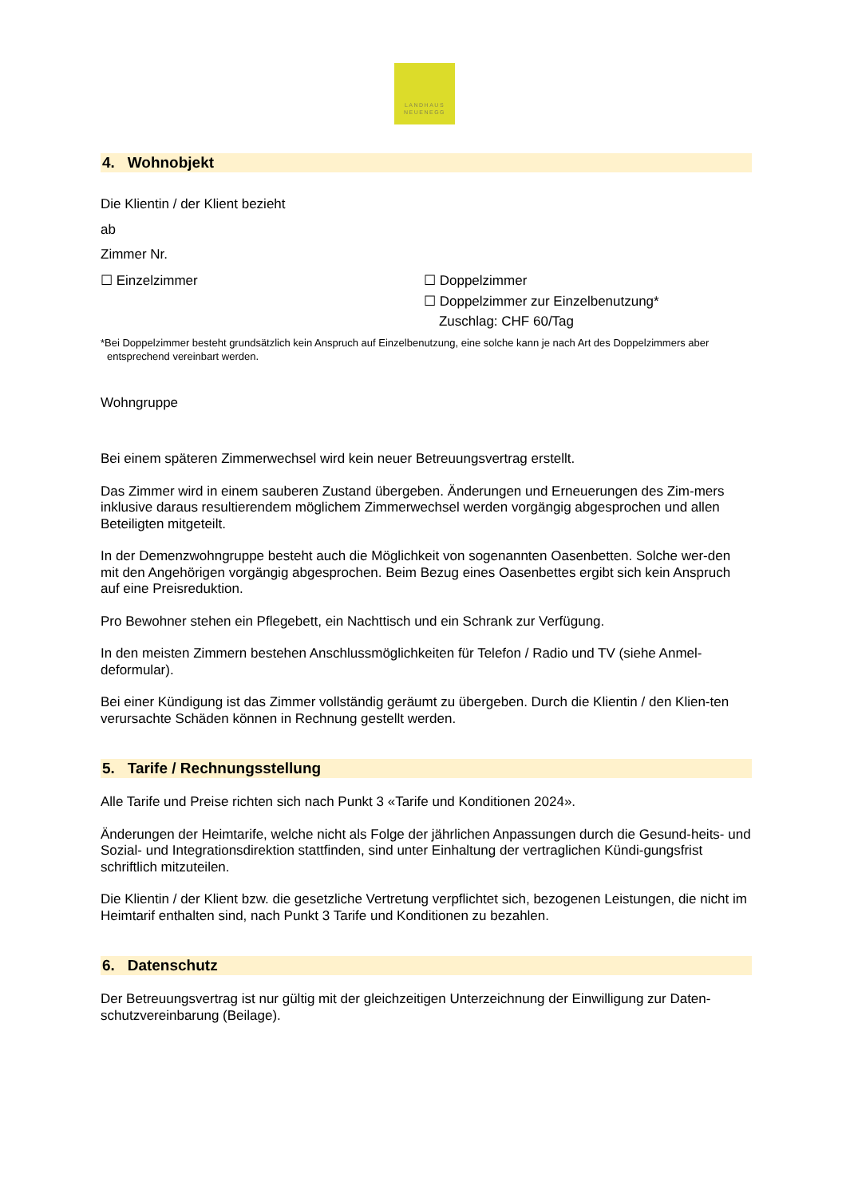LANDHAUS
NEUENEGG
4. Wohnobjekt
Die Klientin / der Klient bezieht
ab
Zimmer Nr.
☐ Einzelzimmer ☐ Doppelzimmer
☐ Doppelzimmer zur Einzelbenutzung*
Zuschlag: CHF 60/Tag
*Bei Doppelzimmer besteht grundsätzlich kein Anspruch auf Einzelbenutzung, eine solche kann je nach Art des Doppelzimmers aber entsprechend vereinbart werden.
Wohngruppe
Bei einem späteren Zimmerwechsel wird kein neuer Betreuungsvertrag erstellt.
Das Zimmer wird in einem sauberen Zustand übergeben. Änderungen und Erneuerungen des Zim-mers inklusive daraus resultierendem möglichem Zimmerwechsel werden vorgängig abgesprochen und allen Beteiligten mitgeteilt.
In der Demenzwohngruppe besteht auch die Möglichkeit von sogenannten Oasenbetten. Solche wer-den mit den Angehörigen vorgängig abgesprochen. Beim Bezug eines Oasenbettes ergibt sich kein Anspruch auf eine Preisreduktion.
Pro Bewohner stehen ein Pflegebett, ein Nachttisch und ein Schrank zur Verfügung.
In den meisten Zimmern bestehen Anschlussmöglichkeiten für Telefon / Radio und TV (siehe Anmel-deformular).
Bei einer Kündigung ist das Zimmer vollständig geräumt zu übergeben. Durch die Klientin / den Klien-ten verursachte Schäden können in Rechnung gestellt werden.
5. Tarife / Rechnungsstellung
Alle Tarife und Preise richten sich nach Punkt 3 «Tarife und Konditionen 2024».
Änderungen der Heimtarife, welche nicht als Folge der jährlichen Anpassungen durch die Gesund-heits- und Sozial- und Integrationsdirektion stattfinden, sind unter Einhaltung der vertraglichen Kündi-gungsfrist schriftlich mitzuteilen.
Die Klientin / der Klient bzw. die gesetzliche Vertretung verpflichtet sich, bezogenen Leistungen, die nicht im Heimtarif enthalten sind, nach Punkt 3 Tarife und Konditionen zu bezahlen.
6. Datenschutz
Der Betreuungsvertrag ist nur gültig mit der gleichzeitigen Unterzeichnung der Einwilligung zur Daten-schutzvereinbarung (Beilage).